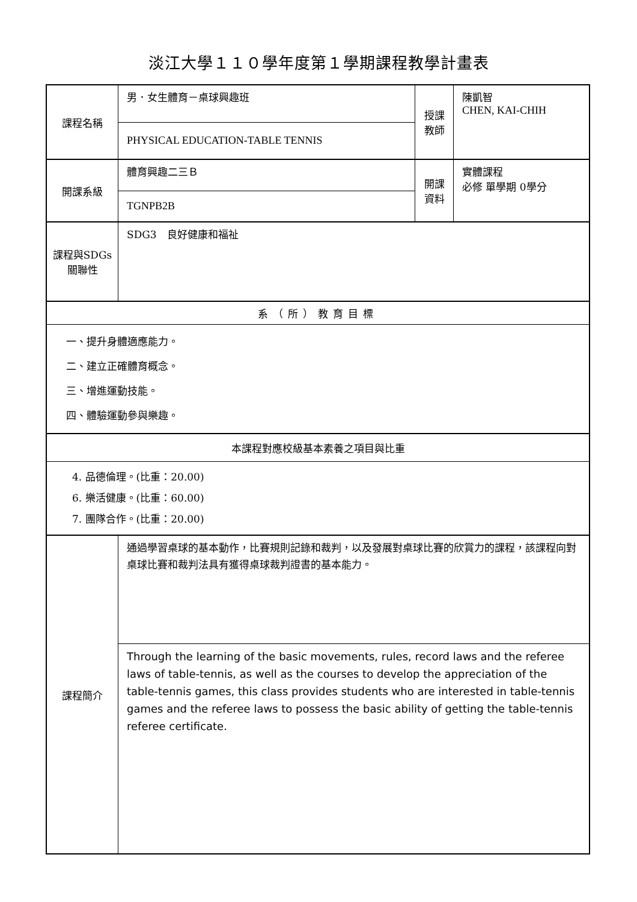淡江大學１１０學年度第１學期課程教學計畫表
| 課程名稱 | 男．女生體育－桌球興趣班 | 授課 教師 | 陳凱智 CHEN, KAI-CHIH |
| | PHYSICAL EDUCATION-TABLE TENNIS | | |
| 開課系級 | 體育興趣二三Ｂ | 開課 資料 | 實體課程 必修 單學期 0學分 |
| | TGNPB2B | | |
| 課程與SDGs 關聯性 | SDG3 良好健康和福祉 | | |
| 系（所）教育目標 | | | |
| 一、提升身體適應能力。 二、建立正確體育概念。 三、增進運動技能。 四、體驗運動參與樂趣。 | | | |
| 本課程對應校級基本素養之項目與比重 | | | |
| 4. 品德倫理。(比重：20.00) 6. 樂活健康。(比重：60.00) 7. 團隊合作。(比重：20.00) | | | |
| 課程簡介 | 通過學習桌球的基本動作，比賽規則記錄和裁判，以及發展對桌球比賽的欣賞力的課程，該課程向對桌球比賽和裁判法具有獲得桌球裁判證書的基本能力。 | | |
| | Through the learning of the basic movements, rules, record laws and the referee laws of table-tennis, as well as the courses to develop the appreciation of the table-tennis games, this class provides students who are interested in table-tennis games and the referee laws to possess the basic ability of getting the table-tennis referee certificate. | | |